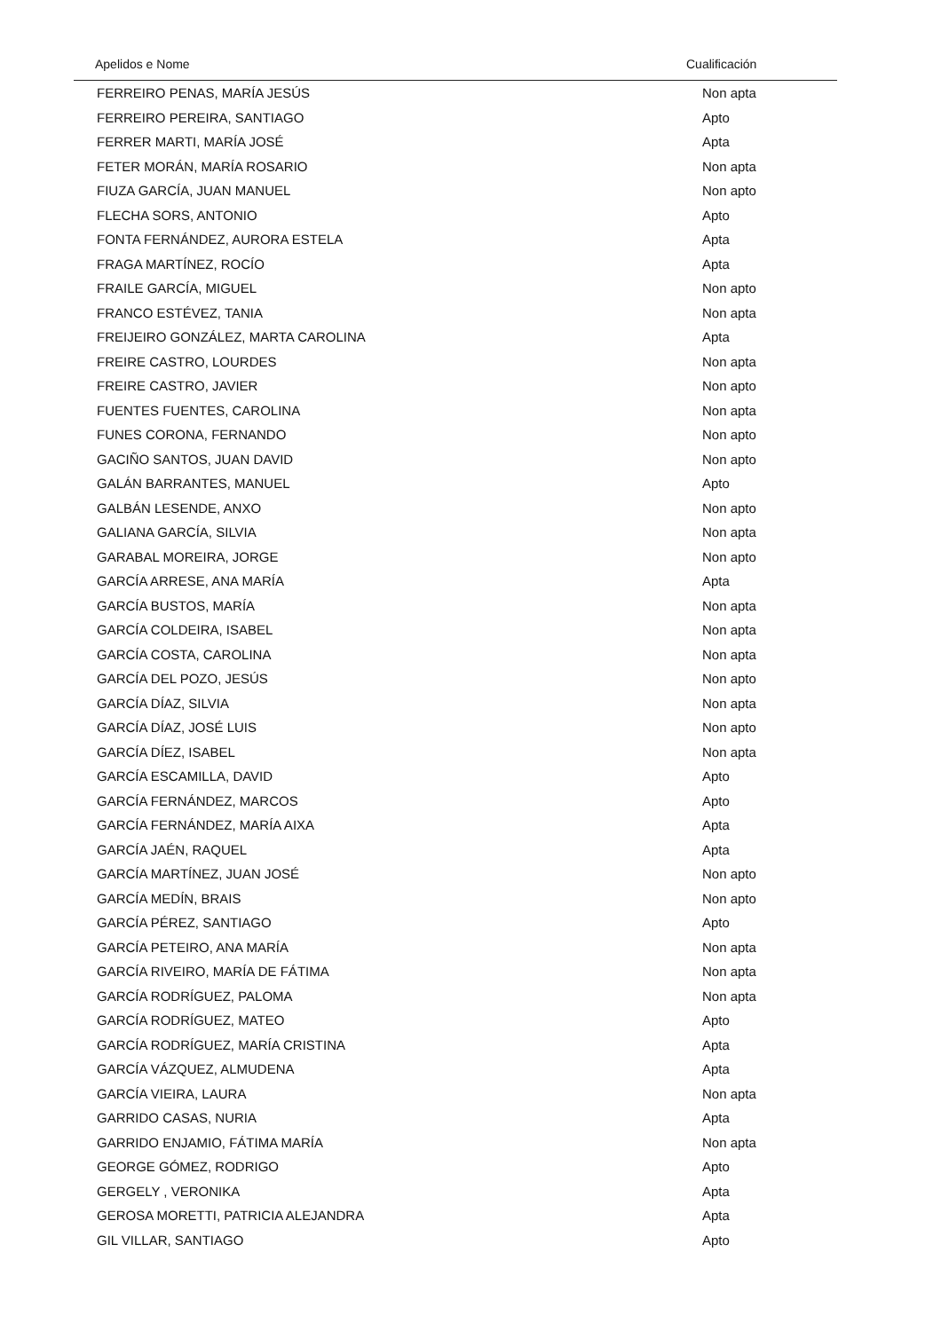| Apelidos e Nome | Cualificación |
| --- | --- |
| FERREIRO PENAS, MARÍA JESÚS | Non apta |
| FERREIRO PEREIRA, SANTIAGO | Apto |
| FERRER MARTI, MARÍA JOSÉ | Apta |
| FETER MORÁN, MARÍA ROSARIO | Non apta |
| FIUZA GARCÍA, JUAN MANUEL | Non apto |
| FLECHA SORS, ANTONIO | Apto |
| FONTA FERNÁNDEZ, AURORA ESTELA | Apta |
| FRAGA MARTÍNEZ, ROCÍO | Apta |
| FRAILE GARCÍA, MIGUEL | Non apto |
| FRANCO ESTÉVEZ, TANIA | Non apta |
| FREIJEIRO GONZÁLEZ, MARTA CAROLINA | Apta |
| FREIRE CASTRO, LOURDES | Non apta |
| FREIRE CASTRO, JAVIER | Non apto |
| FUENTES FUENTES, CAROLINA | Non apta |
| FUNES CORONA, FERNANDO | Non apto |
| GACIÑO SANTOS, JUAN DAVID | Non apto |
| GALÁN BARRANTES, MANUEL | Apto |
| GALBÁN LESENDE, ANXO | Non apto |
| GALIANA GARCÍA, SILVIA | Non apta |
| GARABAL MOREIRA, JORGE | Non apto |
| GARCÍA ARRESE, ANA MARÍA | Apta |
| GARCÍA BUSTOS, MARÍA | Non apta |
| GARCÍA COLDEIRA, ISABEL | Non apta |
| GARCÍA COSTA, CAROLINA | Non apta |
| GARCÍA DEL POZO, JESÚS | Non apto |
| GARCÍA DÍAZ, SILVIA | Non apta |
| GARCÍA DÍAZ, JOSÉ LUIS | Non apto |
| GARCÍA DÍEZ, ISABEL | Non apta |
| GARCÍA ESCAMILLA, DAVID | Apto |
| GARCÍA FERNÁNDEZ, MARCOS | Apto |
| GARCÍA FERNÁNDEZ, MARÍA AIXA | Apta |
| GARCÍA JAÉN, RAQUEL | Apta |
| GARCÍA MARTÍNEZ, JUAN JOSÉ | Non apto |
| GARCÍA MEDÍN, BRAIS | Non apto |
| GARCÍA PÉREZ, SANTIAGO | Apto |
| GARCÍA PETEIRO, ANA MARÍA | Non apta |
| GARCÍA RIVEIRO, MARÍA DE FÁTIMA | Non apta |
| GARCÍA RODRÍGUEZ, PALOMA | Non apta |
| GARCÍA RODRÍGUEZ, MATEO | Apto |
| GARCÍA RODRÍGUEZ, MARÍA CRISTINA | Apta |
| GARCÍA VÁZQUEZ, ALMUDENA | Apta |
| GARCÍA VIEIRA, LAURA | Non apta |
| GARRIDO CASAS, NURIA | Apta |
| GARRIDO ENJAMIO, FÁTIMA MARÍA | Non apta |
| GEORGE GÓMEZ, RODRIGO | Apto |
| GERGELY , VERONIKA | Apta |
| GEROSA MORETTI, PATRICIA ALEJANDRA | Apta |
| GIL VILLAR, SANTIAGO | Apto |